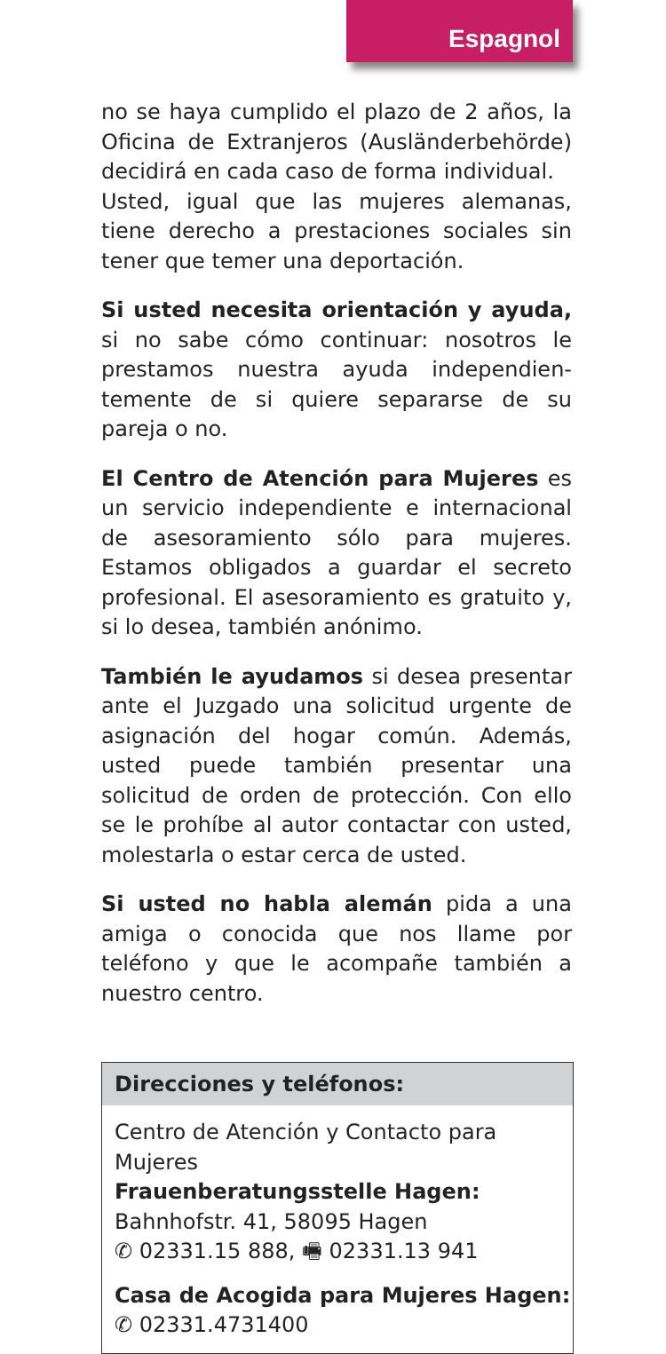Espagnol
no se haya cumplido el plazo de 2 años, la Oficina de Extranjeros (Ausländerbehörde) decidirá en cada caso de forma individual.
Usted, igual que las mujeres alemanas, tiene derecho a prestaciones sociales sin tener que temer una deportación.
Si usted necesita orientación y ayuda, si no sabe cómo continuar: nosotros le prestamos nuestra ayuda independien-temente de si quiere separarse de su pareja o no.
El Centro de Atención para Mujeres es un servicio independiente e internacional de asesoramiento sólo para mujeres. Estamos obligados a guardar el secreto profesional. El asesoramiento es gratuito y, si lo desea, también anónimo.
También le ayudamos si desea presentar ante el Juzgado una solicitud urgente de asignación del hogar común. Además, usted puede también presentar una solicitud de orden de protección. Con ello se le prohíbe al autor contactar con usted, molestarla o estar cerca de usted.
Si usted no habla alemán pida a una amiga o conocida que nos llame por teléfono y que le acompañe también a nuestro centro.
Direcciones y teléfonos:
Centro de Atención y Contacto para Mujeres
Frauenberatungsstelle Hagen:
Bahnhofstr. 41, 58095 Hagen
✆ 02331.15 888, 🖷 02331.13 941
Casa de Acogida para Mujeres Hagen:
✆ 02331.4731400